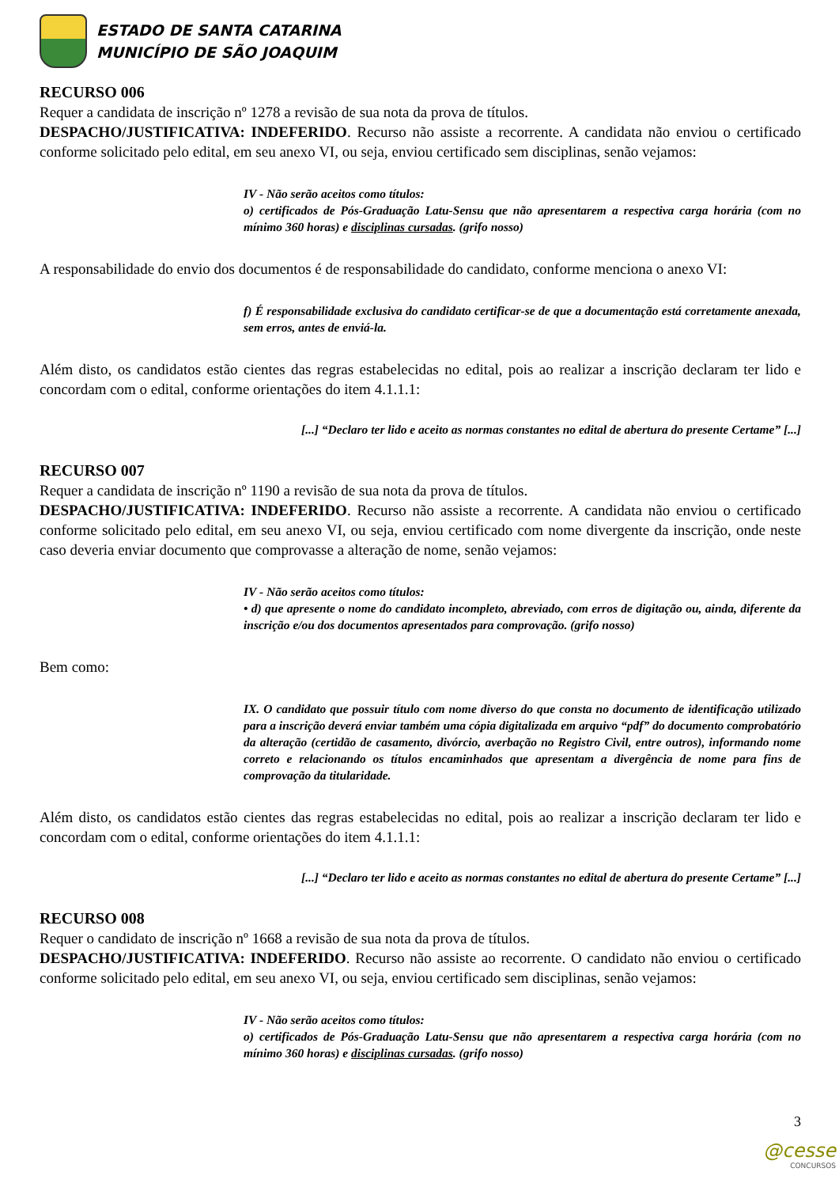ESTADO DE SANTA CATARINA
MUNICÍPIO DE SÃO JOAQUIM
RECURSO 006
Requer a candidata de inscrição nº 1278 a revisão de sua nota da prova de títulos.
DESPACHO/JUSTIFICATIVA: INDEFERIDO. Recurso não assiste a recorrente. A candidata não enviou o certificado conforme solicitado pelo edital, em seu anexo VI, ou seja, enviou certificado sem disciplinas, senão vejamos:
IV - Não serão aceitos como títulos:
o) certificados de Pós-Graduação Latu-Sensu que não apresentarem a respectiva carga horária (com no mínimo 360 horas) e disciplinas cursadas. (grifo nosso)
A responsabilidade do envio dos documentos é de responsabilidade do candidato, conforme menciona o anexo VI:
f) É responsabilidade exclusiva do candidato certificar-se de que a documentação está corretamente anexada, sem erros, antes de enviá-la.
Além disto, os candidatos estão cientes das regras estabelecidas no edital, pois ao realizar a inscrição declaram ter lido e concordam com o edital, conforme orientações do item 4.1.1.1:
[...] “Declaro ter lido e aceito as normas constantes no edital de abertura do presente Certame” [...]
RECURSO 007
Requer a candidata de inscrição nº 1190 a revisão de sua nota da prova de títulos.
DESPACHO/JUSTIFICATIVA: INDEFERIDO. Recurso não assiste a recorrente. A candidata não enviou o certificado conforme solicitado pelo edital, em seu anexo VI, ou seja, enviou certificado com nome divergente da inscrição, onde neste caso deveria enviar documento que comprovasse a alteração de nome, senão vejamos:
IV - Não serão aceitos como títulos:
• d) que apresente o nome do candidato incompleto, abreviado, com erros de digitação ou, ainda, diferente da inscrição e/ou dos documentos apresentados para comprovação. (grifo nosso)
Bem como:
IX. O candidato que possuir título com nome diverso do que consta no documento de identificação utilizado para a inscrição deverá enviar também uma cópia digitalizada em arquivo “pdf” do documento comprobatório da alteração (certidão de casamento, divórcio, averbação no Registro Civil, entre outros), informando nome correto e relacionando os títulos encaminhados que apresentam a divergência de nome para fins de comprovação da titularidade.
Além disto, os candidatos estão cientes das regras estabelecidas no edital, pois ao realizar a inscrição declaram ter lido e concordam com o edital, conforme orientações do item 4.1.1.1:
[...] “Declaro ter lido e aceito as normas constantes no edital de abertura do presente Certame” [...]
RECURSO 008
Requer o candidato de inscrição nº 1668 a revisão de sua nota da prova de títulos.
DESPACHO/JUSTIFICATIVA: INDEFERIDO. Recurso não assiste ao recorrente. O candidato não enviou o certificado conforme solicitado pelo edital, em seu anexo VI, ou seja, enviou certificado sem disciplinas, senão vejamos:
IV - Não serão aceitos como títulos:
o) certificados de Pós-Graduação Latu-Sensu que não apresentarem a respectiva carga horária (com no mínimo 360 horas) e disciplinas cursadas. (grifo nosso)
3
@cesse
CONCURSOS